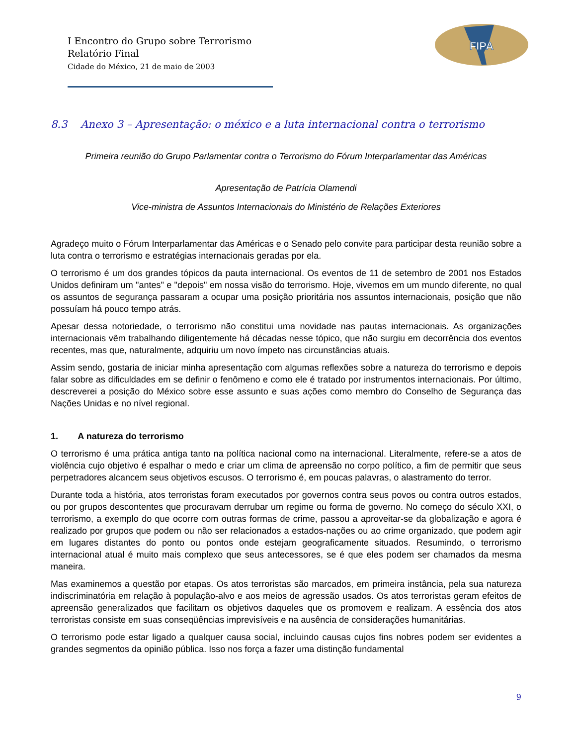FIPA
I Encontro do Grupo sobre Terrorismo
Relatório Final
Cidade do México, 21 de maio de 2003
8.3 Anexo 3 – Apresentação: o méxico e a luta internacional contra o terrorismo
Primeira reunião do Grupo Parlamentar contra o Terrorismo do Fórum Interparlamentar das Américas
Apresentação de Patrícia Olamendi
Vice-ministra de Assuntos Internacionais do Ministério de Relações Exteriores
Agradeço muito o Fórum Interparlamentar das Américas e o Senado pelo convite para participar desta reunião sobre a luta contra o terrorismo e estratégias internacionais geradas por ela.
O terrorismo é um dos grandes tópicos da pauta internacional. Os eventos de 11 de setembro de 2001 nos Estados Unidos definiram um "antes" e "depois" em nossa visão do terrorismo. Hoje, vivemos em um mundo diferente, no qual os assuntos de segurança passaram a ocupar uma posição prioritária nos assuntos internacionais, posição que não possuíam há pouco tempo atrás.
Apesar dessa notoriedade, o terrorismo não constitui uma novidade nas pautas internacionais. As organizações internacionais vêm trabalhando diligentemente há décadas nesse tópico, que não surgiu em decorrência dos eventos recentes, mas que, naturalmente, adquiriu um novo ímpeto nas circunstâncias atuais.
Assim sendo, gostaria de iniciar minha apresentação com algumas reflexões sobre a natureza do terrorismo e depois falar sobre as dificuldades em se definir o fenômeno e como ele é tratado por instrumentos internacionais. Por último, descreverei a posição do México sobre esse assunto e suas ações como membro do Conselho de Segurança das Nações Unidas e no nível regional.
1. A natureza do terrorismo
O terrorismo é uma prática antiga tanto na política nacional como na internacional. Literalmente, refere-se a atos de violência cujo objetivo é espalhar o medo e criar um clima de apreensão no corpo político, a fim de permitir que seus perpetradores alcancem seus objetivos escusos. O terrorismo é, em poucas palavras, o alastramento do terror.
Durante toda a história, atos terroristas foram executados por governos contra seus povos ou contra outros estados, ou por grupos descontentes que procuravam derrubar um regime ou forma de governo. No começo do século XXI, o terrorismo, a exemplo do que ocorre com outras formas de crime, passou a aproveitar-se da globalização e agora é realizado por grupos que podem ou não ser relacionados a estados-nações ou ao crime organizado, que podem agir em lugares distantes do ponto ou pontos onde estejam geograficamente situados. Resumindo, o terrorismo internacional atual é muito mais complexo que seus antecessores, se é que eles podem ser chamados da mesma maneira.
Mas examinemos a questão por etapas. Os atos terroristas são marcados, em primeira instância, pela sua natureza indiscriminatória em relação à população-alvo e aos meios de agressão usados. Os atos terroristas geram efeitos de apreensão generalizados que facilitam os objetivos daqueles que os promovem e realizam. A essência dos atos terroristas consiste em suas conseqüências imprevisíveis e na ausência de considerações humanitárias.
O terrorismo pode estar ligado a qualquer causa social, incluindo causas cujos fins nobres podem ser evidentes a grandes segmentos da opinião pública. Isso nos força a fazer uma distinção fundamental
9